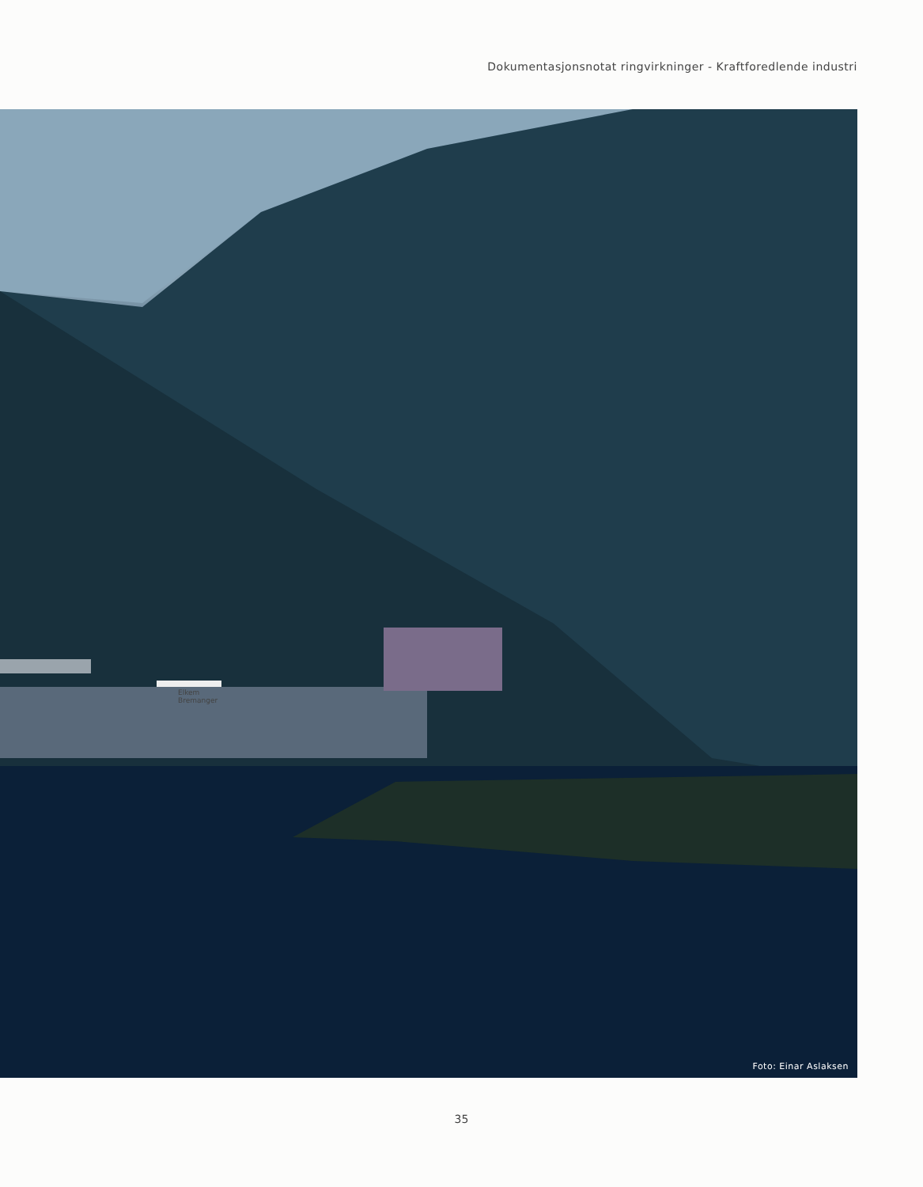Dokumentasjonsnotat ringvirkninger - Kraftforedlende industri
Elkem
Bremanger
Foto: Einar Aslaksen
35